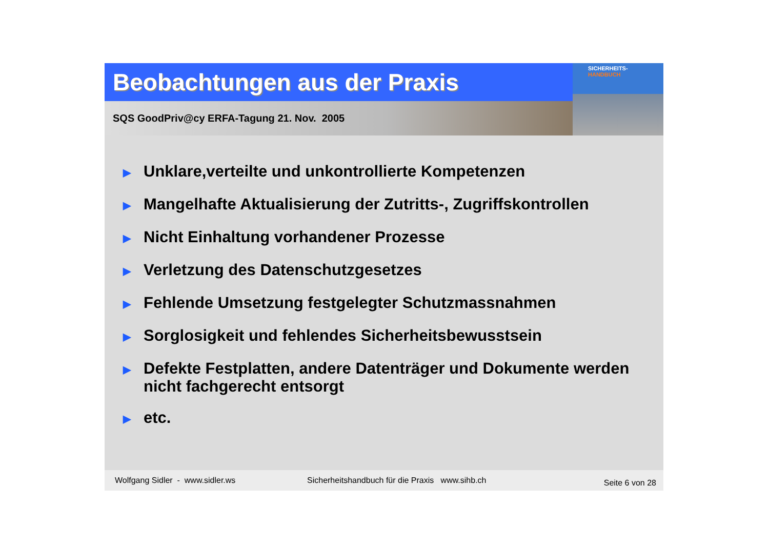Beobachtungen aus der Praxis
SQS GoodPriv@cy ERFA-Tagung 21. Nov. 2005
SICHERHEITS-
HANDBUCH
▶ Unklare,verteilte und unkontrollierte Kompetenzen
▶ Mangelhafte Aktualisierung der Zutritts-, Zugriffskontrollen
▶ Nicht Einhaltung vorhandener Prozesse
▶ Verletzung des Datenschutzgesetzes
▶ Fehlende Umsetzung festgelegter Schutzmassnahmen
▶ Sorglosigkeit und fehlendes Sicherheitsbewusstsein
▶ Defekte Festplatten, andere Datenträger und Dokumente werden nicht fachgerecht entsorgt
▶ etc.
Wolfgang Sidler - www.sidler.ws Sicherheitshandbuch für die Praxis www.sihb.ch Seite 6 von 28